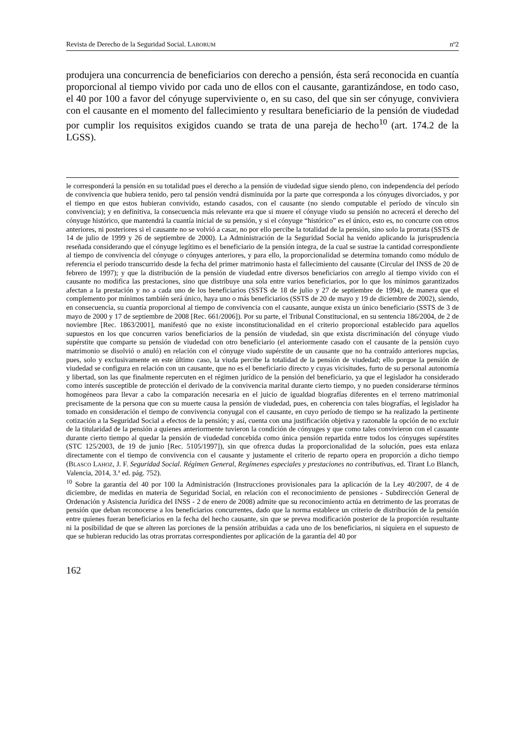Revista de Derecho de la Seguridad Social. LABORUM nº2
produjera una concurrencia de beneficiarios con derecho a pensión, ésta será reconocida en cuantía proporcional al tiempo vivido por cada uno de ellos con el causante, garantizándose, en todo caso, el 40 por 100 a favor del cónyuge superviviente o, en su caso, del que sin ser cónyuge, conviviera con el causante en el momento del fallecimiento y resultara beneficiario de la pensión de viudedad por cumplir los requisitos exigidos cuando se trata de una pareja de hecho<sup>10</sup> (art. 174.2 de la LGSS).
le corresponderá la pensión en su totalidad pues el derecho a la pensión de viudedad sigue siendo pleno, con independencia del período de convivencia que hubiera tenido, pero tal pensión vendrá disminuida por la parte que corresponda a los cónyuges divorciados, y por el tiempo en que estos hubieran convivido, estando casados, con el causante (no siendo computable el período de vínculo sin convivencia); y en definitiva, la consecuencia más relevante era que si muere el cónyuge viudo su pensión no acrecerá el derecho del cónyuge histórico, que mantendrá la cuantía inicial de su pensión, y si el cónyuge “histórico” es el único, esto es, no concurre con otros anteriores, ni posteriores si el causante no se volvió a casar, no por ello percibe la totalidad de la pensión, sino solo la prorrata (SSTS de 14 de julio de 1999 y 26 de septiembre de 2000). La Administración de la Seguridad Social ha venido aplicando la jurisprudencia reseñada considerando que el cónyuge legítimo es el beneficiario de la pensión íntegra, de la cual se sustrae la cantidad correspondiente al tiempo de convivencia del cónyuge o cónyuges anteriores, y para ello, la proporcionalidad se determina tomando como módulo de referencia el período transcurrido desde la fecha del primer matrimonio hasta el fallecimiento del causante (Circular del INSS de 20 de febrero de 1997); y que la distribución de la pensión de viudedad entre diversos beneficiarios con arreglo al tiempo vivido con el causante no modifica las prestaciones, sino que distribuye una sola entre varios beneficiarios, por lo que los mínimos garantizados afectan a la prestación y no a cada uno de los beneficiarios (SSTS de 18 de julio y 27 de septiembre de 1994), de manera que el complemento por mínimos también será único, haya uno o más beneficiarios (SSTS de 20 de mayo y 19 de diciembre de 2002), siendo, en consecuencia, su cuantía proporcional al tiempo de convivencia con el causante, aunque exista un único beneficiario (SSTS de 3 de mayo de 2000 y 17 de septiembre de 2008 [Rec. 661/2006]). Por su parte, el Tribunal Constitucional, en su sentencia 186/2004, de 2 de noviembre [Rec. 1863/2001], manifestó que no existe inconstitucionalidad en el criterio proporcional establecido para aquellos supuestos en los que concurren varios beneficiarios de la pensión de viudedad, sin que exista discriminación del cónyuge viudo supérstite que comparte su pensión de viudedad con otro beneficiario (el anteriormente casado con el causante de la pensión cuyo matrimonio se disolvió o anuló) en relación con el cónyuge viudo supérstite de un causante que no ha contraído anteriores nupcias, pues, solo y exclusivamente en este último caso, la viuda percibe la totalidad de la pensión de viudedad; ello porque la pensión de viudedad se configura en relación con un causante, que no es el beneficiario directo y cuyas vicisitudes, furto de su personal autonomía y libertad, son las que finalmente repercuten en el régimen jurídico de la pensión del beneficiario, ya que el legislador ha considerado como interés susceptible de protección el derivado de la convivencia marital durante cierto tiempo, y no pueden considerarse términos homogéneos para llevar a cabo la comparación necesaria en el juicio de igualdad biografías diferentes en el terreno matrimonial precisamente de la persona que con su muerte causa la pensión de viudedad, pues, en coherencia con tales biografías, el legislador ha tomado en consideración el tiempo de convivencia conyugal con el causante, en cuyo período de tiempo se ha realizado la pertinente cotización a la Seguridad Social a efectos de la pensión; y así, cuenta con una justificación objetiva y razonable la opción de no excluir de la titularidad de la pensión a quienes anteriormente tuvieron la condición de cónyuges y que como tales convivieron con el casuante durante cierto tiempo al quedar la pensión de viudedad concebida como única pensión repartida entre todos los cónyuges supérstites (STC 125/2003, de 19 de junio [Rec. 5105/1997]), sin que ofrezca dudas la proporcionalidad de la solución, pues esta enlaza directamente con el tiempo de convivencia con el causante y justamente el criterio de reparto opera en proporción a dicho tiempo (BLASCO LAHOZ, J. F. Seguridad Social. Régimen General, Regímenes especiales y prestaciones no contributivas, ed. Tirant Lo Blanch, Valencia, 2014, 3.ª ed. pág. 752).
<sup>10</sup> Sobre la garantía del 40 por 100 la Administración (Instrucciones provisionales para la aplicación de la Ley 40/2007, de 4 de diciembre, de medidas en materia de Seguridad Social, en relación con el reconocimiento de pensiones - Subdirección General de Ordenación y Asistencia Jurídica del INSS - 2 de enero de 2008) admite que su reconocimiento actúa en detrimento de las prorratas de pensión que deban reconocerse a los beneficiarios concurrentes, dado que la norma establece un criterio de distribución de la pensión entre quienes fueran beneficiarios en la fecha del hecho causante, sin que se prevea modificación posterior de la proporción resultante ni la posibilidad de que se alteren las porciones de la pensión atribuidas a cada uno de los beneficiarios, ni siquiera en el supuesto de que se hubieran reducido las otras prorratas correspondientes por aplicación de la garantía del 40 por
162